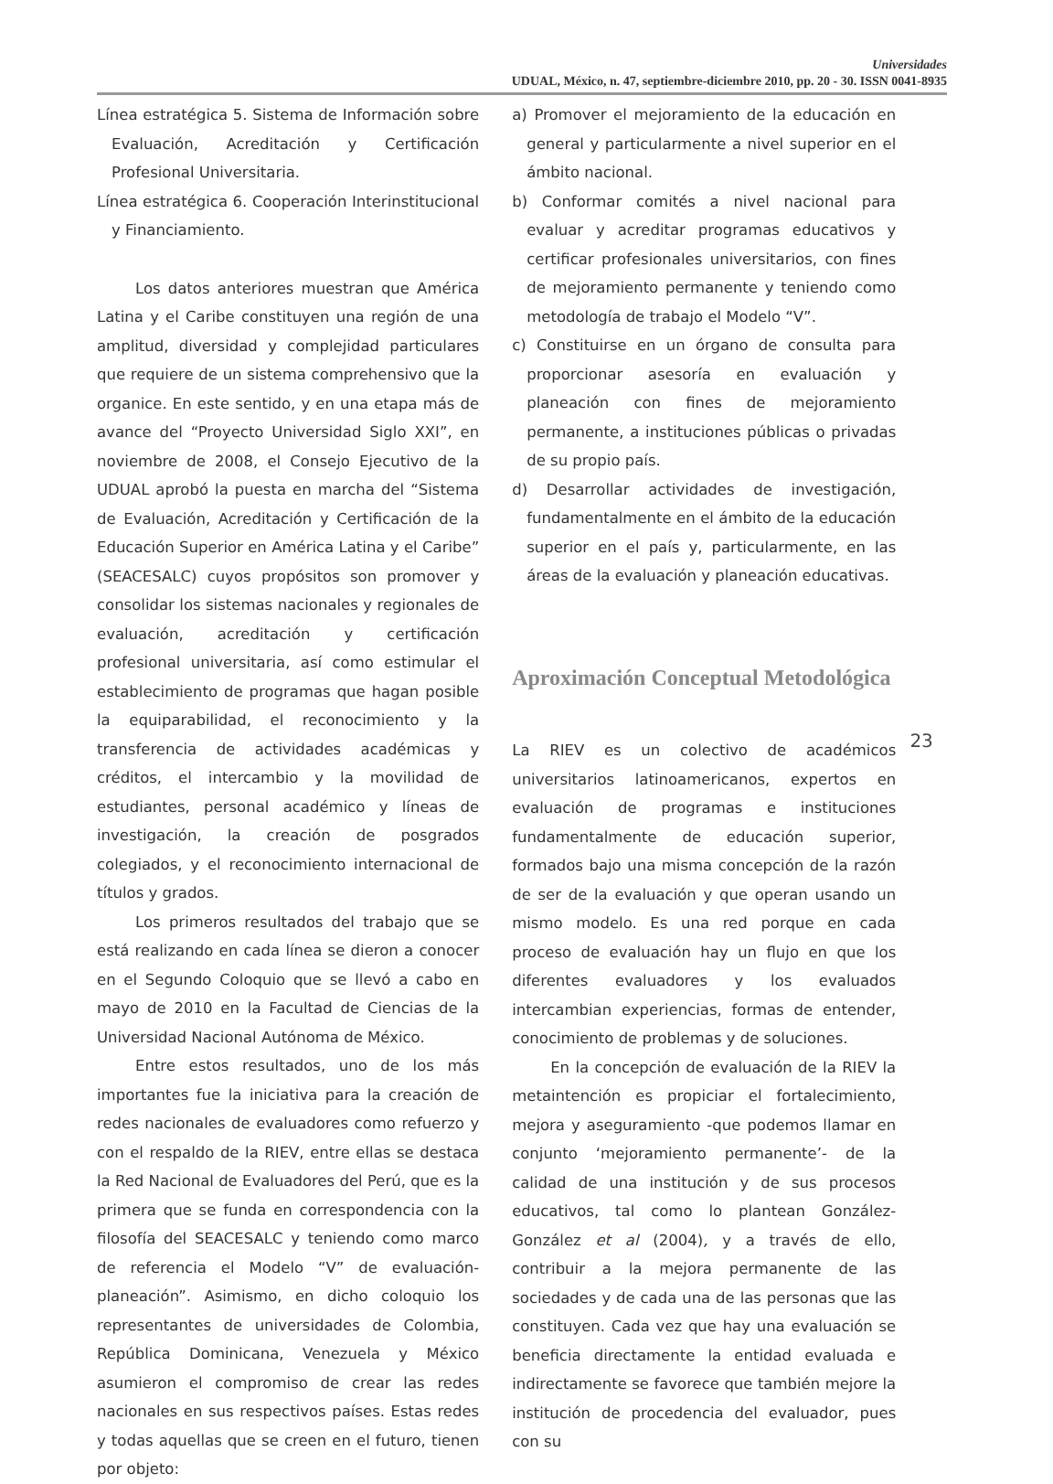Universidades
UDUAL, México, n. 47, septiembre-diciembre 2010, pp. 20 - 30. ISSN 0041-8935
Línea estratégica 5. Sistema de Información sobre Evaluación, Acreditación y Certificación Profesional Universitaria.
Línea estratégica 6. Cooperación Interinstitucional y Financiamiento.
Los datos anteriores muestran que América Latina y el Caribe constituyen una región de una amplitud, diversidad y complejidad particulares que requiere de un sistema comprehensivo que la organice. En este sentido, y en una etapa más de avance del “Proyecto Universidad Siglo XXI”, en noviembre de 2008, el Consejo Ejecutivo de la UDUAL aprobó la puesta en marcha del “Sistema de Evaluación, Acreditación y Certificación de la Educación Superior en América Latina y el Caribe” (SEACESALC) cuyos propósitos son promover y consolidar los sistemas nacionales y regionales de evaluación, acreditación y certificación profesional universitaria, así como estimular el establecimiento de programas que hagan posible la equiparabilidad, el reconocimiento y la transferencia de actividades académicas y créditos, el intercambio y la movilidad de estudiantes, personal académico y líneas de investigación, la creación de posgrados colegiados, y el reconocimiento internacional de títulos y grados.
Los primeros resultados del trabajo que se está realizando en cada línea se dieron a conocer en el Segundo Coloquio que se llevó a cabo en mayo de 2010 en la Facultad de Ciencias de la Universidad Nacional Autónoma de México.
Entre estos resultados, uno de los más importantes fue la iniciativa para la creación de redes nacionales de evaluadores como refuerzo y con el respaldo de la RIEV, entre ellas se destaca la Red Nacional de Evaluadores del Perú, que es la primera que se funda en correspondencia con la filosofía del SEACESALC y teniendo como marco de referencia el Modelo “V” de evaluación-planeación”. Asimismo, en dicho coloquio los representantes de universidades de Colombia, República Dominicana, Venezuela y México asumieron el compromiso de crear las redes nacionales en sus respectivos países. Estas redes y todas aquellas que se creen en el futuro, tienen por objeto:
a) Promover el mejoramiento de la educación en general y particularmente a nivel superior en el ámbito nacional.
b) Conformar comités a nivel nacional para evaluar y acreditar programas educativos y certificar profesionales universitarios, con fines de mejoramiento permanente y teniendo como metodología de trabajo el Modelo “V”.
c) Constituirse en un órgano de consulta para proporcionar asesoría en evaluación y planeación con fines de mejoramiento permanente, a instituciones públicas o privadas de su propio país.
d) Desarrollar actividades de investigación, fundamentalmente en el ámbito de la educación superior en el país y, particularmente, en las áreas de la evaluación y planeación educativas.
Aproximación Conceptual Metodológica
La RIEV es un colectivo de académicos universitarios latinoamericanos, expertos en evaluación de programas e instituciones fundamentalmente de educación superior, formados bajo una misma concepción de la razón de ser de la evaluación y que operan usando un mismo modelo. Es una red porque en cada proceso de evaluación hay un flujo en que los diferentes evaluadores y los evaluados intercambian experiencias, formas de entender, conocimiento de problemas y de soluciones.
En la concepción de evaluación de la RIEV la metaintención es propiciar el fortalecimiento, mejora y aseguramiento -que podemos llamar en conjunto ‘mejoramiento permanente’- de la calidad de una institución y de sus procesos educativos, tal como lo plantean González-González et al (2004), y a través de ello, contribuir a la mejora permanente de las sociedades y de cada una de las personas que las constituyen. Cada vez que hay una evaluación se beneficia directamente la entidad evaluada e indirectamente se favorece que también mejore la institución de procedencia del evaluador, pues con su
23